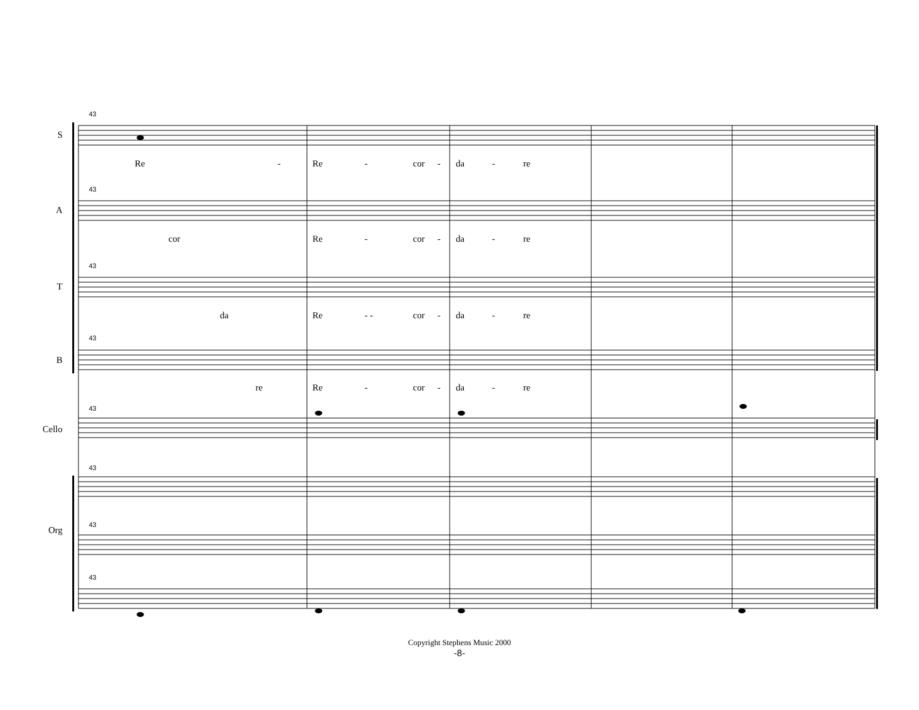S
A
T
B
Cello
Org
43
43
43
43
43
43
43
43
Re - Re - cor - da - re
cor Re - cor - da - re
da Re - - cor - da - re
re Re - cor - da - re
Copyright Stephens Music 2000
-8-